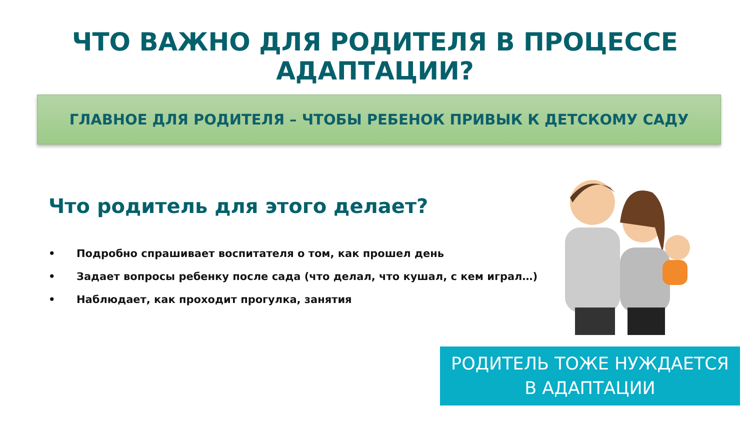ЧТО ВАЖНО ДЛЯ РОДИТЕЛЯ В ПРОЦЕССЕ АДАПТАЦИИ?
ГЛАВНОЕ ДЛЯ РОДИТЕЛЯ – ЧТОБЫ РЕБЕНОК ПРИВЫК К ДЕТСКОМУ САДУ
Что родитель для этого делает?
• Подробно спрашивает воспитателя о том, как прошел день
• Задает вопросы ребенку после сада (что делал, что кушал, с кем играл…)
• Наблюдает, как проходит прогулка, занятия
РОДИТЕЛЬ ТОЖЕ НУЖДАЕТСЯ
В АДАПТАЦИИ